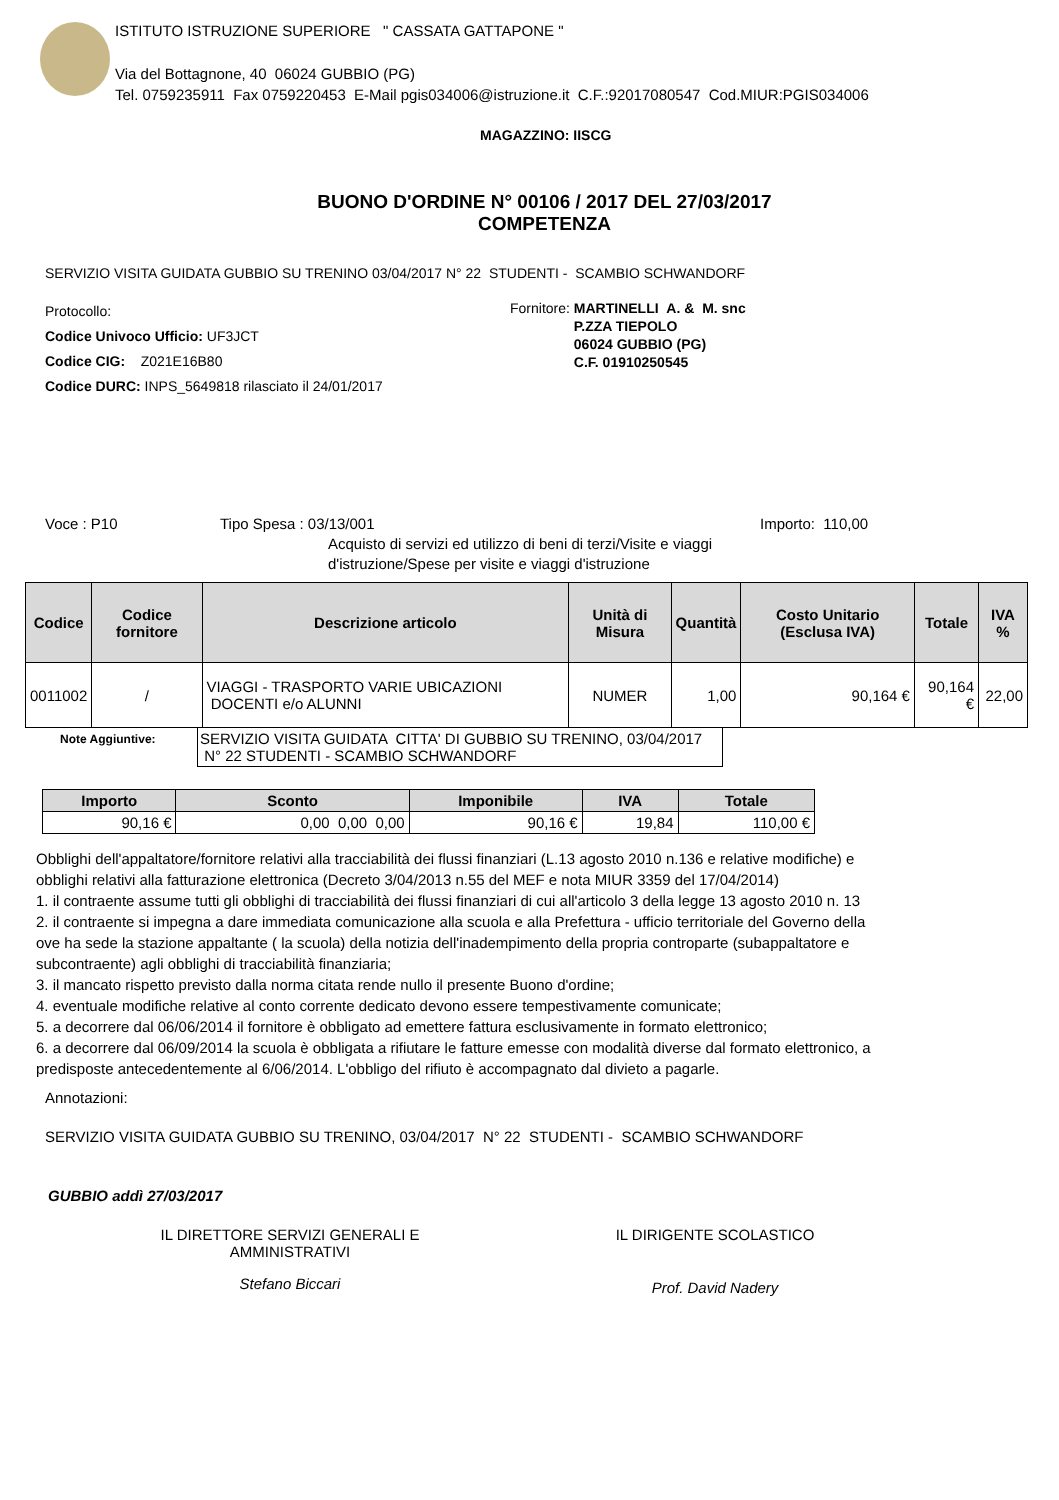ISTITUTO ISTRUZIONE SUPERIORE " CASSATA GATTAPONE "
Via del Bottagnone, 40 06024 GUBBIO (PG)
Tel. 0759235911 Fax 0759220453 E-Mail pgis034006@istruzione.it C.F.:92017080547 Cod.MIUR:PGIS034006
MAGAZZINO: IISCG
BUONO D'ORDINE N° 00106 / 2017 DEL 27/03/2017
COMPETENZA
SERVIZIO VISITA GUIDATA GUBBIO SU TRENINO 03/04/2017 N° 22 STUDENTI - SCAMBIO SCHWANDORF
Protocollo:
Codice Univoco Ufficio: UF3JCT
Codice CIG: Z021E16B80
Codice DURC: INPS_5649818 rilasciato il 24/01/2017
Fornitore: MARTINELLI A. & M. snc
P.ZZA TIEPOLO
06024 GUBBIO (PG)
C.F. 01910250545
Voce : P10 Tipo Spesa : 03/13/001
Acquisto di servizi ed utilizzo di beni di terzi/Visite e viaggi d'istruzione/Spese per visite e viaggi d'istruzione
Importo: 110,00
| Codice | Codice fornitore | Descrizione articolo | Unità di Misura | Quantità | Costo Unitario (Esclusa IVA) | Totale | IVA % |
| --- | --- | --- | --- | --- | --- | --- | --- |
| 0011002 | / | VIAGGI - TRASPORTO VARIE UBICAZIONI DOCENTI e/o ALUNNI | NUMER | 1,00 | 90,164 € | 90,164 € | 22,00 |
Note Aggiuntive:
SERVIZIO VISITA GUIDATA CITTA' DI GUBBIO SU TRENINO, 03/04/2017 N° 22 STUDENTI - SCAMBIO SCHWANDORF
| Importo | Sconto | Imponibile | IVA | Totale |
| --- | --- | --- | --- | --- |
| 90,16 € | 0,00 0,00 0,00 | 90,16 € | 19,84 | 110,00 € |
Obblighi dell'appaltatore/fornitore relativi alla tracciabilità dei flussi finanziari (L.13 agosto 2010 n.136 e relative modifiche) e
obblighi relativi alla fatturazione elettronica (Decreto 3/04/2013 n.55 del MEF e nota MIUR 3359 del 17/04/2014)
1. il contraente assume tutti gli obblighi di tracciabilità dei flussi finanziari di cui all'articolo 3 della legge 13 agosto 2010 n. 13
2. il contraente si impegna a dare immediata comunicazione alla scuola e alla Prefettura - ufficio territoriale del Governo della
ove ha sede la stazione appaltante ( la scuola) della notizia dell'inadempimento della propria controparte (subappaltatore e
subcontraente) agli obblighi di tracciabilità finanziaria;
3. il mancato rispetto previsto dalla norma citata rende nullo il presente Buono d'ordine;
4. eventuale modifiche relative al conto corrente dedicato devono essere tempestivamente comunicate;
5. a decorrere dal 06/06/2014 il fornitore è obbligato ad emettere fattura esclusivamente in formato elettronico;
6. a decorrere dal 06/09/2014 la scuola è obbligata a rifiutare le fatture emesse con modalità diverse dal formato elettronico, a
predisposte antecedentemente al 6/06/2014. L'obbligo del rifiuto è accompagnato dal divieto a pagarle.
Annotazioni:
SERVIZIO VISITA GUIDATA GUBBIO SU TRENINO, 03/04/2017 N° 22 STUDENTI - SCAMBIO SCHWANDORF
GUBBIO addì 27/03/2017
IL DIRETTORE SERVIZI GENERALI E
AMMINISTRATIVI
Stefano Biccari
IL DIRIGENTE SCOLASTICO
Prof. David Nadery